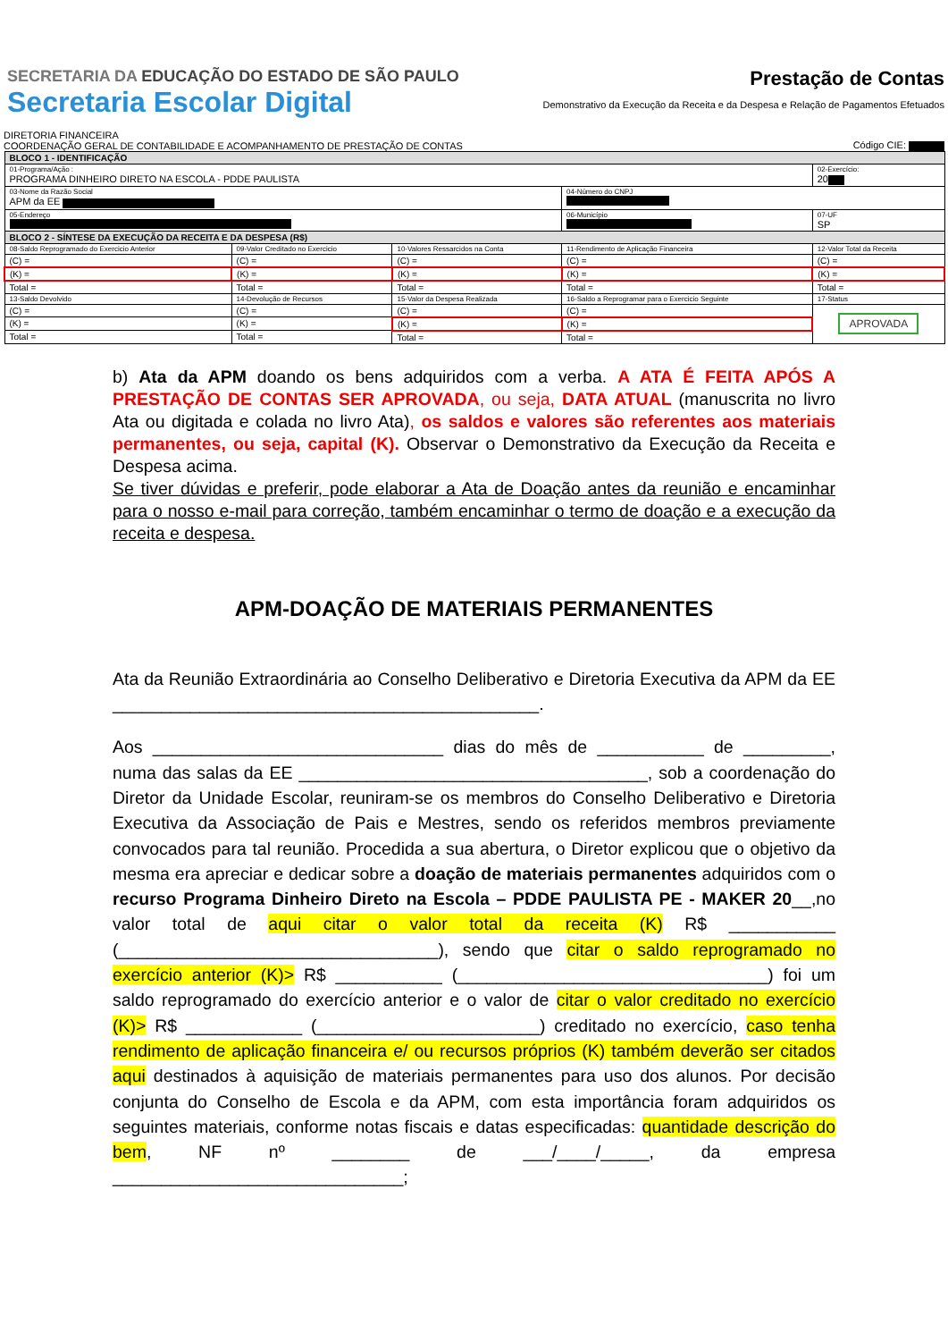SECRETARIA DA EDUCAÇÃO DO ESTADO DE SÃO PAULO
Secretaria Escolar Digital
Prestação de Contas
Demonstrativo da Execução da Receita e da Despesa e Relação de Pagamentos Efetuados
DIRETORIA FINANCEIRA
COORDENAÇÃO GERAL DE CONTABILIDADE E ACOMPANHAMENTO DE PRESTAÇÃO DE CONTAS
Código CIE:
| BLOCO 1 - IDENTIFICAÇÃO | | | | |
| --- | --- | --- | --- | --- |
| 01-Programa/Ação : PROGRAMA DINHEIRO DIRETO NA ESCOLA - PDDE PAULISTA | | | | 02-Exercício: 20 |
| 03-Nome da Razão Social APM da EE | | | 04-Número do CNPJ | |
| 05-Endereço | | | 06-Município | 07-UF SP |
| BLOCO 2 - SÍNTESE DA EXECUÇÃO DA RECEITA E DA DESPESA (R$) | | | | |
| 08-Saldo Reprogramado do Exercicio Anterior | 09-Valor Creditado no Exercicio | 10-Valores Ressarcidos na Conta | 11-Rendimento de Aplicação Financeira | 12-Valor Total da Receita |
| (C) = | (C) = | (C) = | (C) = | (C) = |
| (K) = | (K) = | (K) = | (K) = | (K) = |
| Total = | Total = | Total = | Total = | Total = |
| 13-Saldo Devolvido | 14-Devolução de Recursos | 15-Valor da Despesa Realizada | 16-Saldo a Reprogramar para o Exercicio Seguinte | 17-Status |
| (C) = | (C) = | (C) = | (C) = | APROVADA |
| (K) = | (K) = | (K) = | (K) = | |
| Total = | Total = | Total = | Total = | |
b) Ata da APM doando os bens adquiridos com a verba. A ATA É FEITA APÓS A PRESTAÇÃO DE CONTAS SER APROVADA, ou seja, DATA ATUAL (manuscrita no livro Ata ou digitada e colada no livro Ata), os saldos e valores são referentes aos materiais permanentes, ou seja, capital (K). Observar o Demonstrativo da Execução da Receita e Despesa acima.
Se tiver dúvidas e preferir, pode elaborar a Ata de Doação antes da reunião e encaminhar para o nosso e-mail para correção, também encaminhar o termo de doação e a execução da receita e despesa.
APM-DOAÇÃO DE MATERIAIS PERMANENTES
Ata da Reunião Extraordinária ao Conselho Deliberativo e Diretoria Executiva da APM da EE ____________________________________________.
Aos ______________________________ dias do mês de ___________ de _________, numa das salas da EE ____________________________________, sob a coordenação do Diretor da Unidade Escolar, reuniram-se os membros do Conselho Deliberativo e Diretoria Executiva da Associação de Pais e Mestres, sendo os referidos membros previamente convocados para tal reunião. Procedida a sua abertura, o Diretor explicou que o objetivo da mesma era apreciar e dedicar sobre a doação de materiais permanentes adquiridos com o recurso Programa Dinheiro Direto na Escola – PDDE PAULISTA PE - MAKER 20__,no valor total de aqui citar o valor total da receita (K) R$ ___________ (_________________________________), sendo que citar o saldo reprogramado no exercício anterior (K)> R$ ___________ (________________________________) foi um saldo reprogramado do exercício anterior e o valor de citar o valor creditado no exercício (K)> R$ ____________ (_______________________) creditado no exercício, caso tenha rendimento de aplicação financeira e/ ou recursos próprios (K) também deverão ser citados aqui destinados à aquisição de materiais permanentes para uso dos alunos. Por decisão conjunta do Conselho de Escola e da APM, com esta importância foram adquiridos os seguintes materiais, conforme notas fiscais e datas especificadas: quantidade descrição do bem, NF nº ________ de ___/____/_____, da empresa ______________________________;